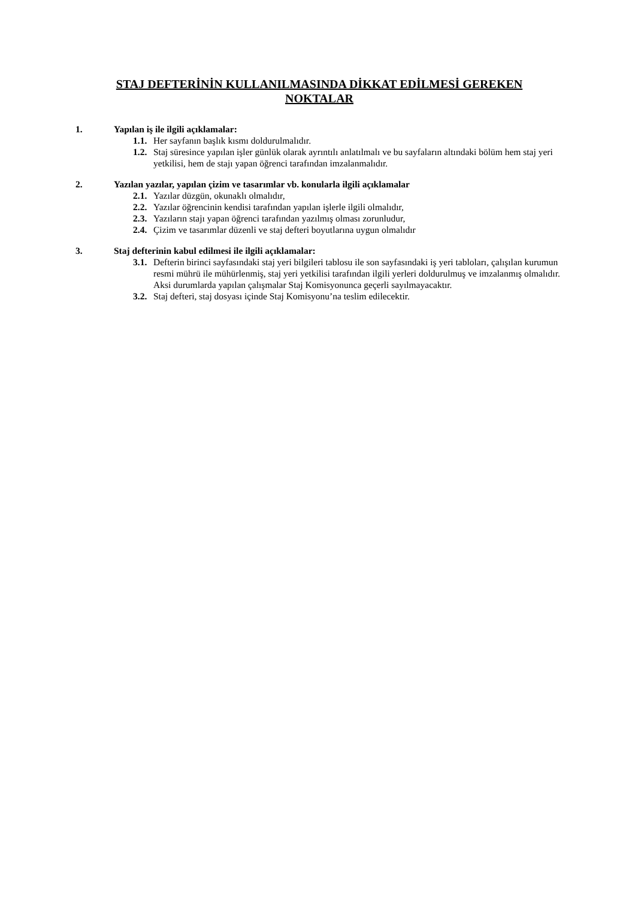STAJ DEFTERİNİN KULLANILMASINDA DİKKAT EDİLMESİ GEREKEN
NOKTALAR
1. Yapılan iş ile ilgili açıklamalar:
1.1. Her sayfanın başlık kısmı doldurulmalıdır.
1.2. Staj süresince yapılan işler günlük olarak ayrıntılı anlatılmalı ve bu sayfaların altındaki bölüm hem staj yeri yetkilisi, hem de stajı yapan öğrenci tarafından imzalanmalıdır.
2. Yazılan yazılar, yapılan çizim ve tasarımlar vb. konularla ilgili açıklamalar
2.1. Yazılar düzgün, okunaklı olmalıdır,
2.2. Yazılar öğrencinin kendisi tarafından yapılan işlerle ilgili olmalıdır,
2.3. Yazıların stajı yapan öğrenci tarafından yazılmış olması zorunludur,
2.4. Çizim ve tasarımlar düzenli ve staj defteri boyutlarına uygun olmalıdır
3. Staj defterinin kabul edilmesi ile ilgili açıklamalar:
3.1. Defterin birinci sayfasındaki staj yeri bilgileri tablosu ile son sayfasındaki iş yeri tabloları, çalışılan kurumun resmi mührü ile mühürlenmiş, staj yeri yetkilisi tarafından ilgili yerleri doldurulmuş ve imzalanmış olmalıdır. Aksi durumlarda yapılan çalışmalar Staj Komisyonunca geçerli sayılmayacaktır.
3.2. Staj defteri, staj dosyası içinde Staj Komisyonu’na teslim edilecektir.